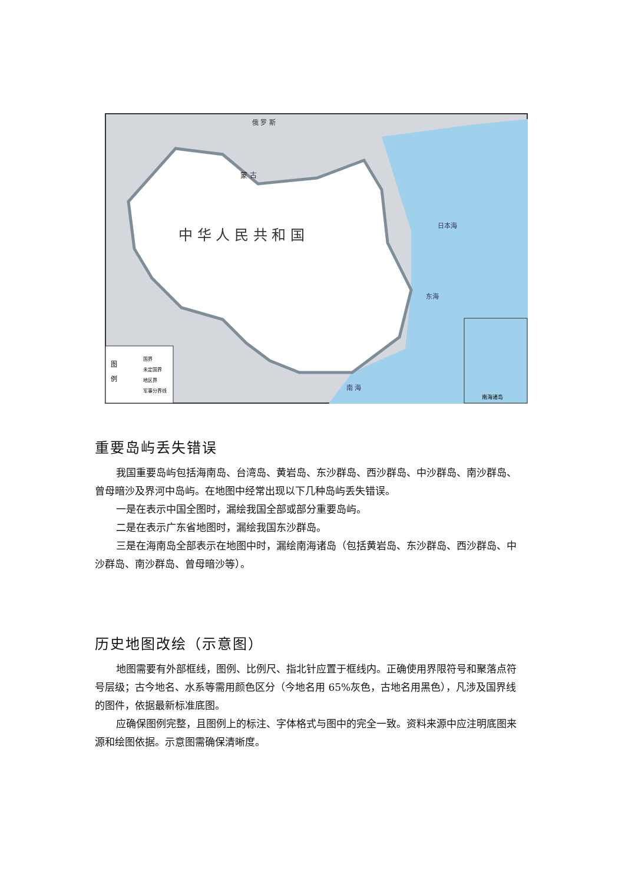中 华 人 民 共 和 国
蒙 古
俄 罗 斯
日本海
东海
南 海
图
例
国界
未定国界
地区界
军事分界线
南海诸岛
重要岛屿丢失错误
我国重要岛屿包括海南岛、台湾岛、黄岩岛、东沙群岛、西沙群岛、中沙群岛、南沙群岛、曾母暗沙及界河中岛屿。在地图中经常出现以下几种岛屿丢失错误。
一是在表示中国全图时，漏绘我国全部或部分重要岛屿。
二是在表示广东省地图时，漏绘我国东沙群岛。
三是在海南岛全部表示在地图中时，漏绘南海诸岛（包括黄岩岛、东沙群岛、西沙群岛、中沙群岛、南沙群岛、曾母暗沙等）。
历史地图改绘（示意图）
地图需要有外部框线，图例、比例尺、指北针应置于框线内。正确使用界限符号和聚落点符号层级；古今地名、水系等需用颜色区分（今地名用 65%灰色，古地名用黑色），凡涉及国界线的图件，依据最新标准底图。
应确保图例完整，且图例上的标注、字体格式与图中的完全一致。资料来源中应注明底图来源和绘图依据。示意图需确保清晰度。